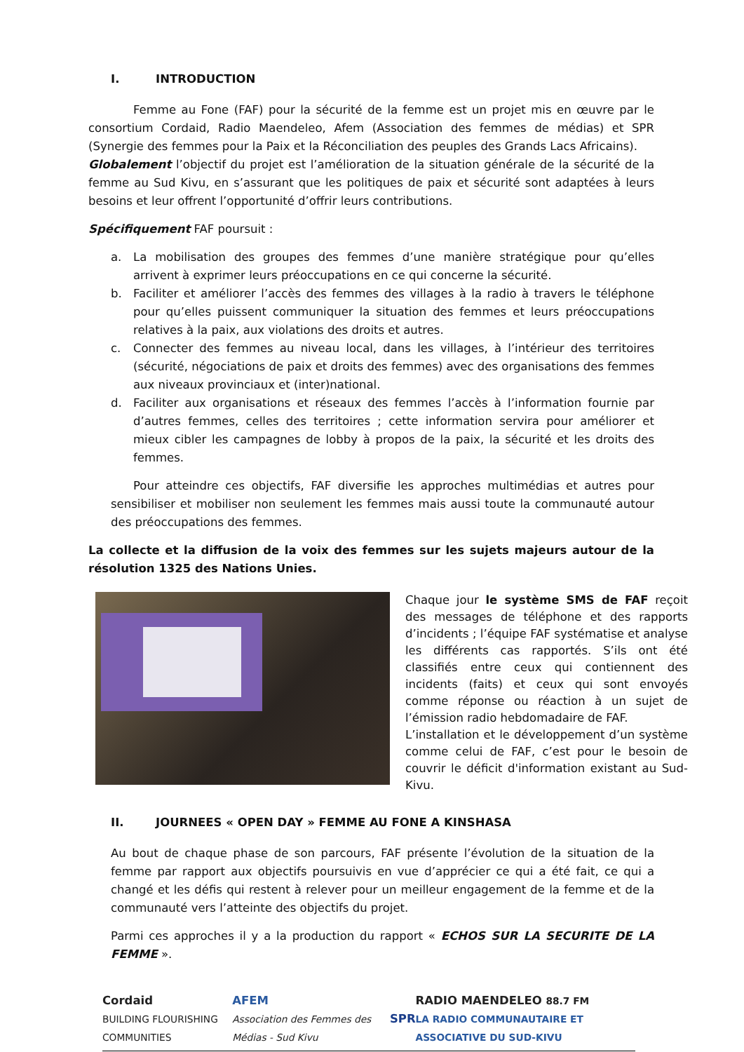I. INTRODUCTION
Femme au Fone (FAF) pour la sécurité de la femme est un projet mis en œuvre par le consortium Cordaid, Radio Maendeleo, Afem (Association des femmes de médias) et SPR (Synergie des femmes pour la Paix et la Réconciliation des peuples des Grands Lacs Africains).
Globalement l’objectif du projet est l’amélioration de la situation générale de la sécurité de la femme au Sud Kivu, en s’assurant que les politiques de paix et sécurité sont adaptées à leurs besoins et leur offrent l’opportunité d’offrir leurs contributions.
Spécifiquement FAF poursuit :
a. La mobilisation des groupes des femmes d’une manière stratégique pour qu’elles arrivent à exprimer leurs préoccupations en ce qui concerne la sécurité.
b. Faciliter et améliorer l’accès des femmes des villages à la radio à travers le téléphone pour qu’elles puissent communiquer la situation des femmes et leurs préoccupations relatives à la paix, aux violations des droits et autres.
c. Connecter des femmes au niveau local, dans les villages, à l’intérieur des territoires (sécurité, négociations de paix et droits des femmes) avec des organisations des femmes aux niveaux provinciaux et (inter)national.
d. Faciliter aux organisations et réseaux des femmes l’accès à l’information fournie par d’autres femmes, celles des territoires ; cette information servira pour améliorer et mieux cibler les campagnes de lobby à propos de la paix, la sécurité et les droits des femmes.
Pour atteindre ces objectifs, FAF diversifie les approches multimédias et autres pour sensibiliser et mobiliser non seulement les femmes mais aussi toute la communauté autour des préoccupations des femmes.
La collecte et la diffusion de la voix des femmes sur les sujets majeurs autour de la résolution 1325 des Nations Unies.
Chaque jour le système SMS de FAF reçoit des messages de téléphone et des rapports d’incidents ; l’équipe FAF systématise et analyse les différents cas rapportés. S’ils ont été classifiés entre ceux qui contiennent des incidents (faits) et ceux qui sont envoyés comme réponse ou réaction à un sujet de l’émission radio hebdomadaire de FAF.
L’installation et le développement d’un système comme celui de FAF, c’est pour le besoin de couvrir le déficit d'information existant au Sud-Kivu.
II. JOURNEES « OPEN DAY » FEMME AU FONE A KINSHASA
Au bout de chaque phase de son parcours, FAF présente l’évolution de la situation de la femme par rapport aux objectifs poursuivis en vue d’apprécier ce qui a été fait, ce qui a changé et les défis qui restent à relever pour un meilleur engagement de la femme et de la communauté vers l’atteinte des objectifs du projet.
Parmi ces approches il y a la production du rapport « ECHOS SUR LA SECURITE DE LA FEMME ».
Cordaid
BUILDING FLOURISHING COMMUNITIES
AFEM
Association des Femmes des Médias - Sud Kivu
SPR
RADIO MAENDELEO 88.7 FM
LA RADIO COMMUNAUTAIRE ET ASSOCIATIVE DU SUD-KIVU